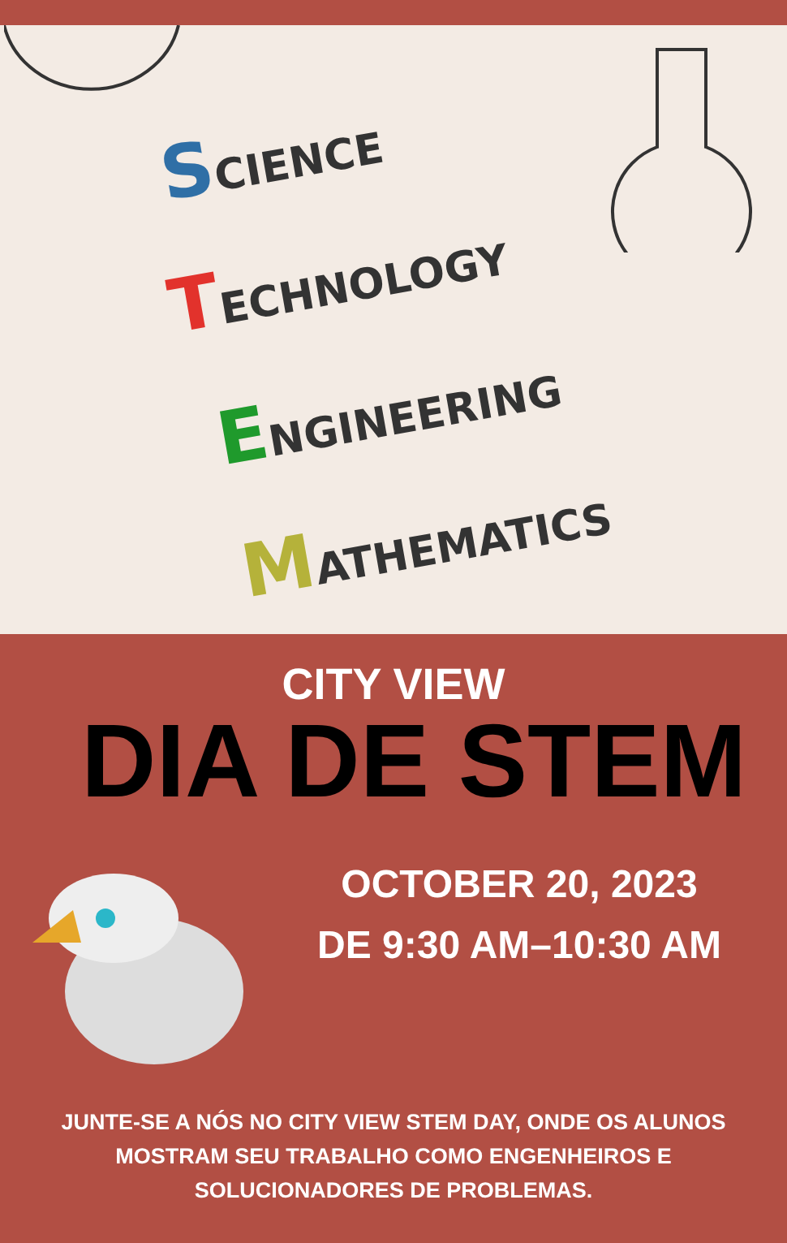SCIENCE
TECHNOLOGY
ENGINEERING
MATHEMATICS
CITY VIEW
DIA DE STEM
OCTOBER 20, 2023
DE 9:30 AM–10:30 AM
JUNTE-SE A NÓS NO CITY VIEW STEM DAY, ONDE OS ALUNOS MOSTRAM SEU TRABALHO COMO ENGENHEIROS E SOLUCIONADORES DE PROBLEMAS.